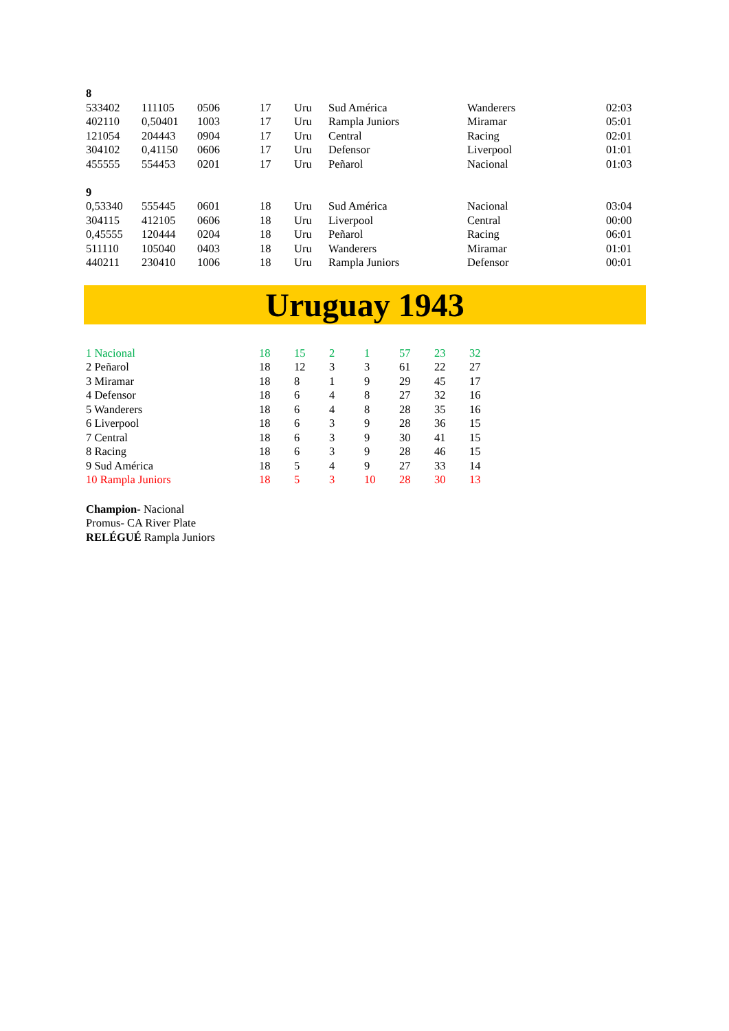| 8 | | | | | | | |
| 533402 | 111105 | 0506 | 17 | Uru | Sud América | Wanderers | 02:03 |
| 402110 | 0,50401 | 1003 | 17 | Uru | Rampla Juniors | Miramar | 05:01 |
| 121054 | 204443 | 0904 | 17 | Uru | Central | Racing | 02:01 |
| 304102 | 0,41150 | 0606 | 17 | Uru | Defensor | Liverpool | 01:01 |
| 455555 | 554453 | 0201 | 17 | Uru | Peñarol | Nacional | 01:03 |
| 9 | | | | | | | |
| 0,53340 | 555445 | 0601 | 18 | Uru | Sud América | Nacional | 03:04 |
| 304115 | 412105 | 0606 | 18 | Uru | Liverpool | Central | 00:00 |
| 0,45555 | 120444 | 0204 | 18 | Uru | Peñarol | Racing | 06:01 |
| 511110 | 105040 | 0403 | 18 | Uru | Wanderers | Miramar | 01:01 |
| 440211 | 230410 | 1006 | 18 | Uru | Rampla Juniors | Defensor | 00:01 |
Uruguay 1943
| 1 Nacional | 18 | 15 | 2 | 1 | 57 | 23 | 32 |
| 2 Peñarol | 18 | 12 | 3 | 3 | 61 | 22 | 27 |
| 3 Miramar | 18 | 8 | 1 | 9 | 29 | 45 | 17 |
| 4 Defensor | 18 | 6 | 4 | 8 | 27 | 32 | 16 |
| 5 Wanderers | 18 | 6 | 4 | 8 | 28 | 35 | 16 |
| 6 Liverpool | 18 | 6 | 3 | 9 | 28 | 36 | 15 |
| 7 Central | 18 | 6 | 3 | 9 | 30 | 41 | 15 |
| 8 Racing | 18 | 6 | 3 | 9 | 28 | 46 | 15 |
| 9 Sud América | 18 | 5 | 4 | 9 | 27 | 33 | 14 |
| 10 Rampla Juniors | 18 | 5 | 3 | 10 | 28 | 30 | 13 |
Champion- Nacional
Promus- CA River Plate
RELÉGUÉ Rampla Juniors